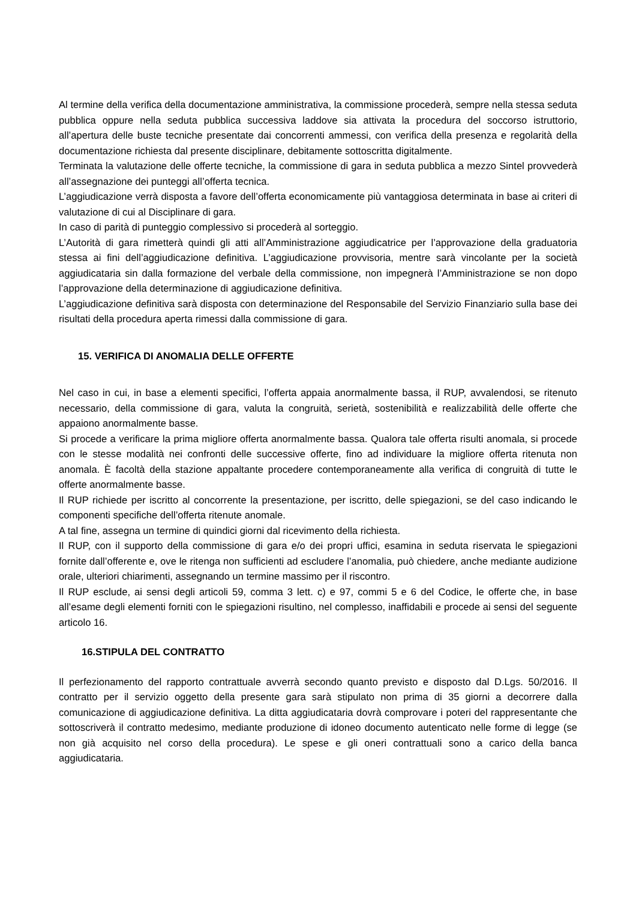Al termine della verifica della documentazione amministrativa, la commissione procederà, sempre nella stessa seduta pubblica oppure nella seduta pubblica successiva laddove sia attivata la procedura del soccorso istruttorio, all’apertura delle buste tecniche presentate dai concorrenti ammessi, con verifica della presenza e regolarità della documentazione richiesta dal presente disciplinare, debitamente sottoscritta digitalmente.
Terminata la valutazione delle offerte tecniche, la commissione di gara in seduta pubblica a mezzo Sintel provvederà all’assegnazione dei punteggi all’offerta tecnica.
L’aggiudicazione verrà disposta a favore dell’offerta economicamente più vantaggiosa determinata in base ai criteri di valutazione di cui al Disciplinare di gara.
In caso di parità di punteggio complessivo si procederà al sorteggio.
L’Autorità di gara rimetterà quindi gli atti all’Amministrazione aggiudicatrice per l’approvazione della graduatoria stessa ai fini dell’aggiudicazione definitiva. L’aggiudicazione provvisoria, mentre sarà vincolante per la società aggiudicataria sin dalla formazione del verbale della commissione, non impegnerà l’Amministrazione se non dopo l’approvazione della determinazione di aggiudicazione definitiva.
L’aggiudicazione definitiva sarà disposta con determinazione del Responsabile del Servizio Finanziario sulla base dei risultati della procedura aperta rimessi dalla commissione di gara.
15. VERIFICA DI ANOMALIA DELLE OFFERTE
Nel caso in cui, in base a elementi specifici, l’offerta appaia anormalmente bassa, il RUP, avvalendosi, se ritenuto necessario, della commissione di gara, valuta la congruità, serietà, sostenibilità e realizzabilità delle offerte che appaiono anormalmente basse.
Si procede a verificare la prima migliore offerta anormalmente bassa. Qualora tale offerta risulti anomala, si procede con le stesse modalità nei confronti delle successive offerte, fino ad individuare la migliore offerta ritenuta non anomala. È facoltà della stazione appaltante procedere contemporaneamente alla verifica di congruità di tutte le offerte anormalmente basse.
Il RUP richiede per iscritto al concorrente la presentazione, per iscritto, delle spiegazioni, se del caso indicando le componenti specifiche dell’offerta ritenute anomale.
A tal fine, assegna un termine di quindici giorni dal ricevimento della richiesta.
Il RUP, con il supporto della commissione di gara e/o dei propri uffici, esamina in seduta riservata le spiegazioni fornite dall’offerente e, ove le ritenga non sufficienti ad escludere l’anomalia, può chiedere, anche mediante audizione orale, ulteriori chiarimenti, assegnando un termine massimo per il riscontro.
Il RUP esclude, ai sensi degli articoli 59, comma 3 lett. c) e 97, commi 5 e 6 del Codice, le offerte che, in base all’esame degli elementi forniti con le spiegazioni risultino, nel complesso, inaffidabili e procede ai sensi del seguente articolo 16.
16.STIPULA DEL CONTRATTO
Il perfezionamento del rapporto contrattuale avverrà secondo quanto previsto e disposto dal D.Lgs. 50/2016. Il contratto per il servizio oggetto della presente gara sarà stipulato non prima di 35 giorni a decorrere dalla comunicazione di aggiudicazione definitiva. La ditta aggiudicataria dovrà comprovare i poteri del rappresentante che sottoscriverà il contratto medesimo, mediante produzione di idoneo documento autenticato nelle forme di legge (se non già acquisito nel corso della procedura). Le spese e gli oneri contrattuali sono a carico della banca aggiudicataria.